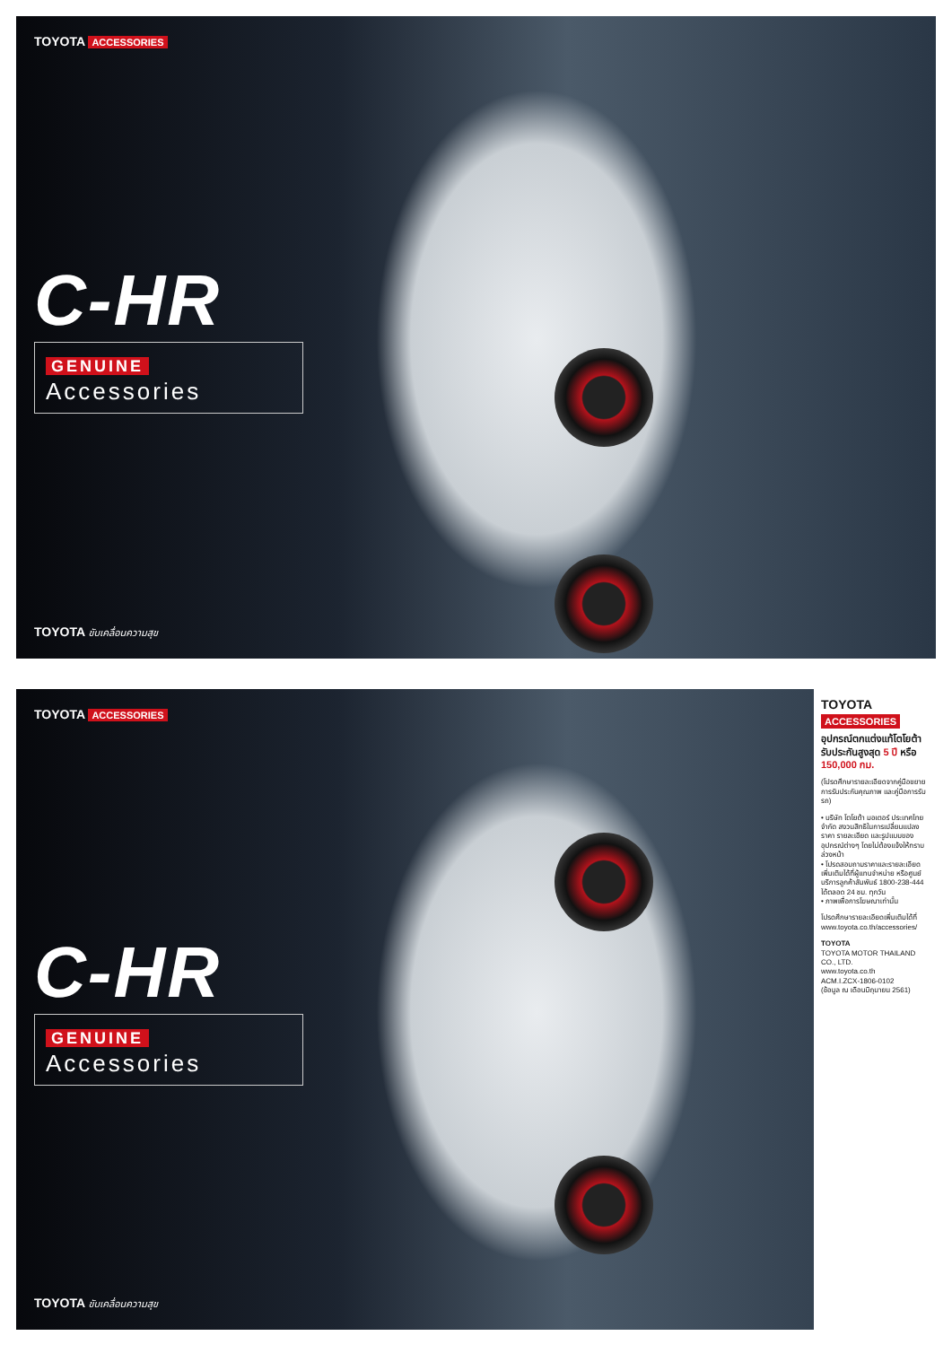TOYOTA ACCESSORIES
C-HR
GENUINE Accessories
TOYOTA ขับเคลื่อนความสุข
TOYOTA ACCESSORIES
C-HR
GENUINE Accessories
TOYOTA ขับเคลื่อนความสุข
TOYOTA ACCESSORIES
อุปกรณ์ตกแต่งแท้โตโยต้ารับประกันสูงสุด 5 ปี หรือ 150,000 กม.
(โปรดศึกษารายละเอียดจากคู่มือขยายการรับประกันคุณภาพ และคู่มือการรับรถ)
• บริษัท โตโยต้า มอเตอร์ ประเทศไทย จำกัด สงวนสิทธิในการเปลี่ยนแปลงราคา รายละเอียด และรูปแบบของอุปกรณ์ต่างๆ โดยไม่ต้องแจ้งให้ทราบล่วงหน้า
• โปรดสอบถามราคาและรายละเอียดเพิ่มเติมได้ที่ผู้แทนจำหน่าย หรือศูนย์บริการลูกค้าสัมพันธ์ 1800-238-444 ได้ตลอด 24 ชม. ทุกวัน
• ภาพเพื่อการโฆษณาเท่านั้น
โปรดศึกษารายละเอียดเพิ่มเติมได้ที่ www.toyota.co.th/accessories/
TOYOTA
TOYOTA MOTOR THAILAND CO., LTD.
www.toyota.co.th
ACM.I.ZCX-1806-0102
(ข้อมูล ณ เดือนมิถุนายน 2561)